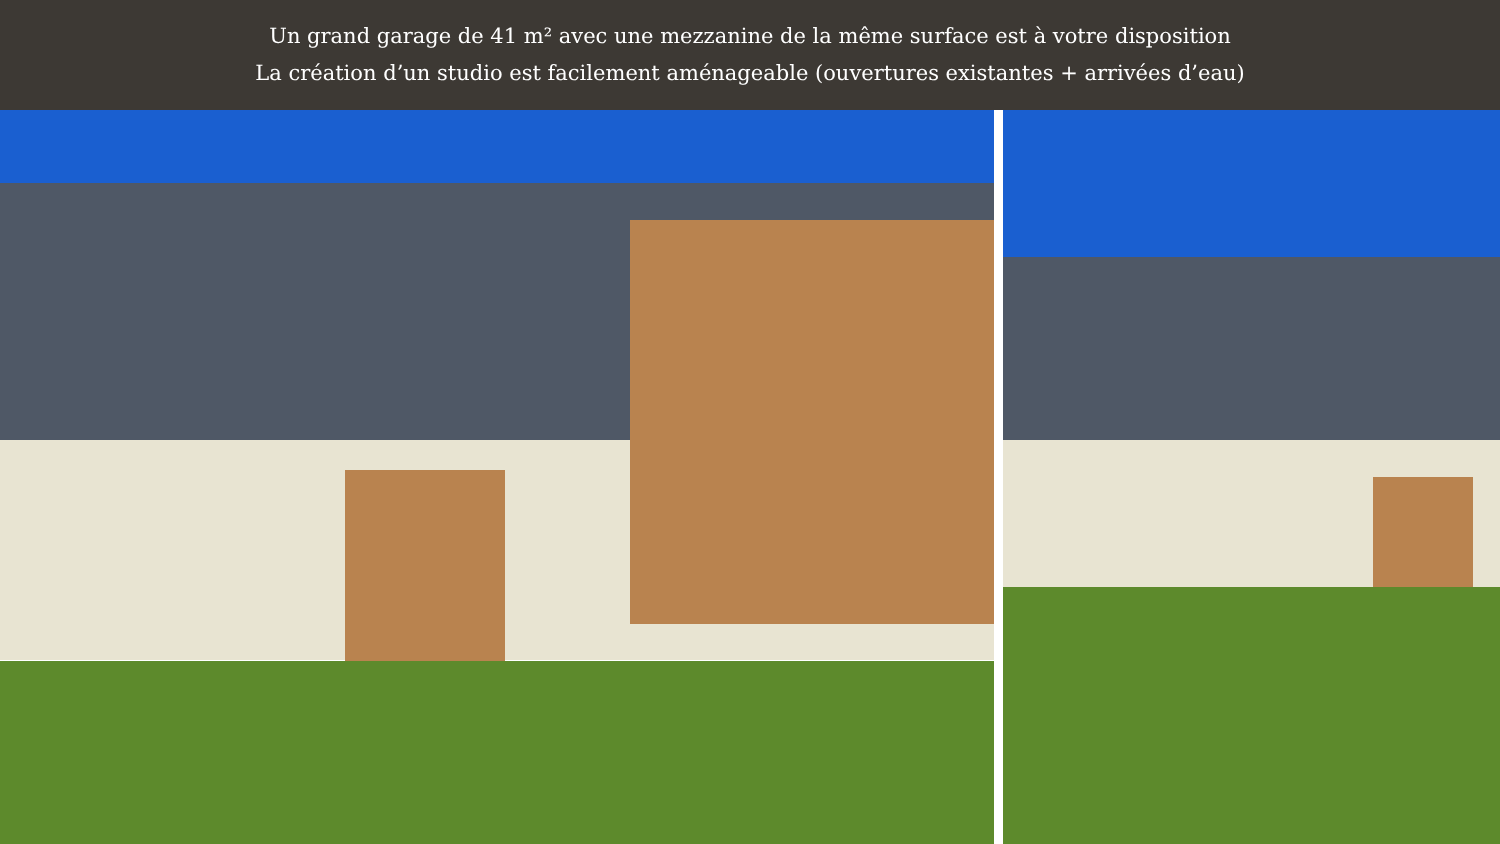Un grand garage de 41 m² avec une mezzanine de la même surface est à votre disposition
La création d’un studio est facilement aménageable (ouvertures existantes + arrivées d’eau)